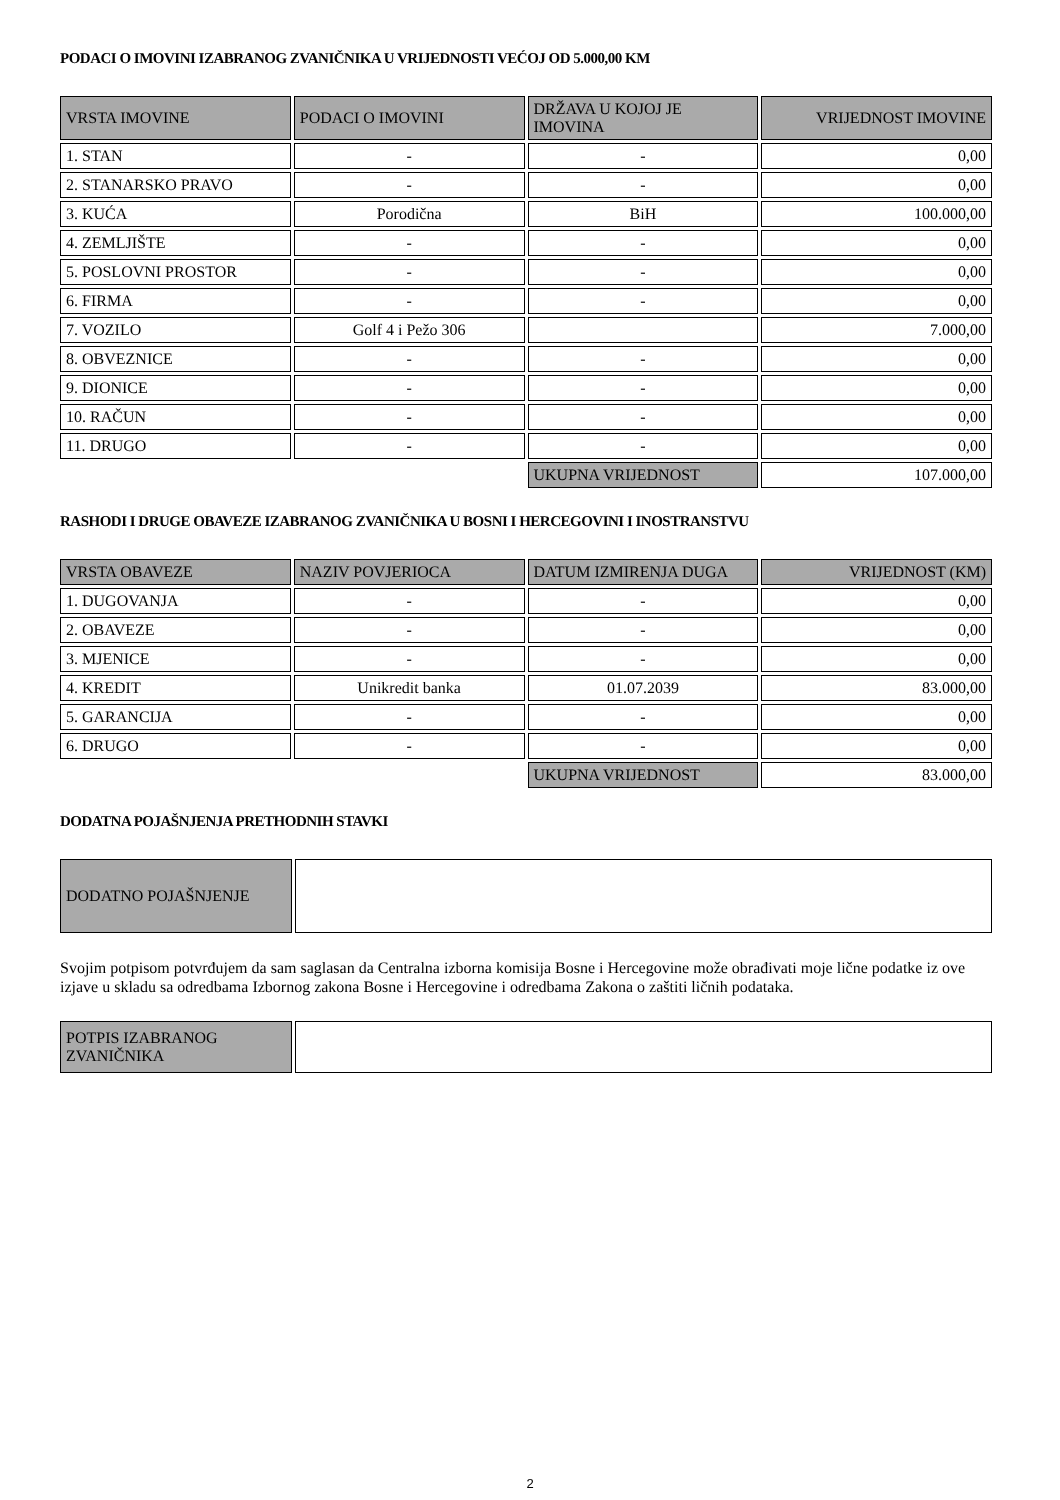PODACI O IMOVINI IZABRANOG ZVANIČNIKA U VRIJEDNOSTI VEĆOJ OD 5.000,00 KM
| VRSTA IMOVINE | PODACI O IMOVINI | DRŽAVA U KOJOJ JE IMOVINA | VRIJEDNOST IMOVINE |
| --- | --- | --- | --- |
| 1. STAN | - | - | 0,00 |
| 2. STANARSKO PRAVO | - | - | 0,00 |
| 3. KUĆA | Porodična | BiH | 100.000,00 |
| 4. ZEMLJIŠTE | - | - | 0,00 |
| 5. POSLOVNI PROSTOR | - | - | 0,00 |
| 6. FIRMA | - | - | 0,00 |
| 7. VOZILO | Golf 4 i Pežo 306 | | 7.000,00 |
| 8. OBVEZNICE | - | - | 0,00 |
| 9. DIONICE | - | - | 0,00 |
| 10. RAČUN | - | - | 0,00 |
| 11. DRUGO | - | - | 0,00 |
| | | UKUPNA VRIJEDNOST | 107.000,00 |
RASHODI I DRUGE OBAVEZE IZABRANOG ZVANIČNIKA U BOSNI I HERCEGOVINI I INOSTRANSTVU
| VRSTA OBAVEZE | NAZIV POVJERIOCA | DATUM IZMIRENJA DUGA | VRIJEDNOST (KM) |
| --- | --- | --- | --- |
| 1. DUGOVANJA | - | - | 0,00 |
| 2. OBAVEZE | - | - | 0,00 |
| 3. MJENICE | - | - | 0,00 |
| 4. KREDIT | Unikredit banka | 01.07.2039 | 83.000,00 |
| 5. GARANCIJA | - | - | 0,00 |
| 6. DRUGO | - | - | 0,00 |
| | | UKUPNA VRIJEDNOST | 83.000,00 |
DODATNA POJAŠNJENJA PRETHODNIH STAVKI
| DODATNO POJAŠNJENJE | |
Svojim potpisom potvrđujem da sam saglasan da Centralna izborna komisija Bosne i Hercegovine može obrađivati moje lične podatke iz ove izjave u skladu sa odredbama Izbornog zakona Bosne i Hercegovine i odredbama Zakona o zaštiti ličnih podataka.
| POTPIS IZABRANOG ZVANIČNIKA | |
2